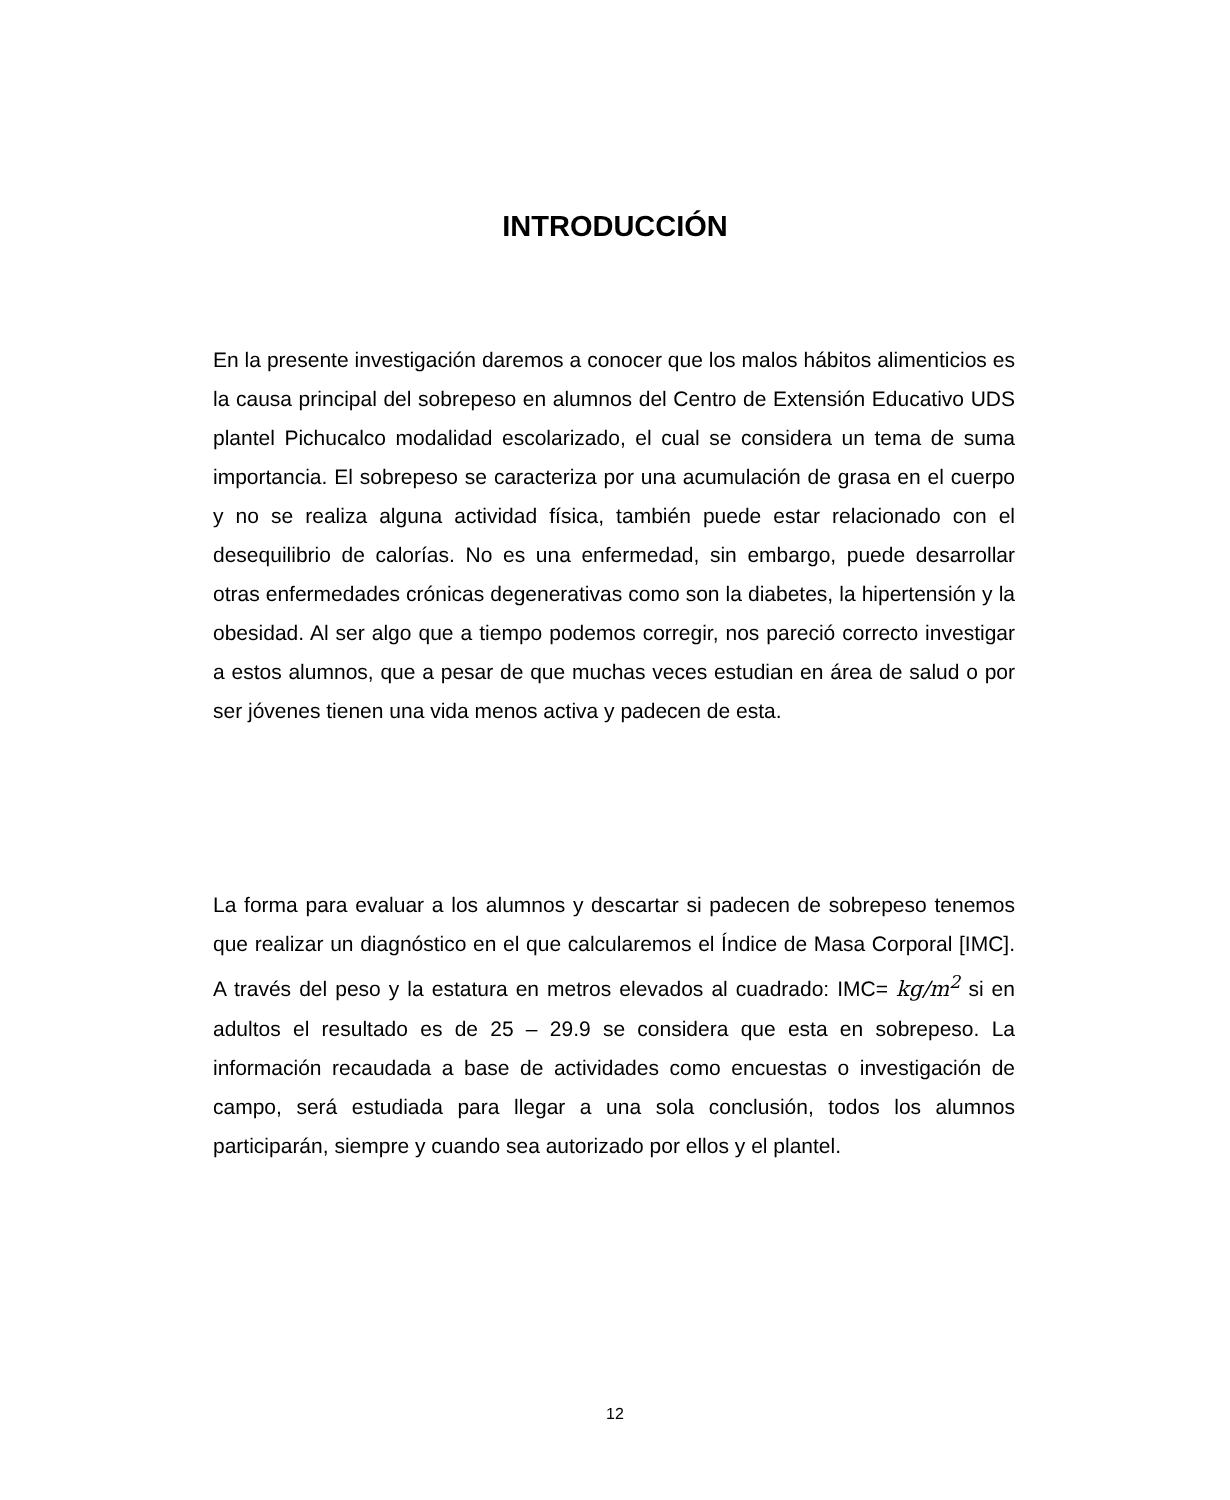INTRODUCCIÓN
En la presente investigación daremos a conocer que los malos hábitos alimenticios es la causa principal del sobrepeso en alumnos del Centro de Extensión Educativo UDS plantel Pichucalco modalidad escolarizado, el cual se considera un tema de suma importancia. El sobrepeso se caracteriza por una acumulación de grasa en el cuerpo y no se realiza alguna actividad física, también puede estar relacionado con el desequilibrio de calorías. No es una enfermedad, sin embargo, puede desarrollar otras enfermedades crónicas degenerativas como son la diabetes, la hipertensión y la obesidad. Al ser algo que a tiempo podemos corregir, nos pareció correcto investigar a estos alumnos, que a pesar de que muchas veces estudian en área de salud o por ser jóvenes tienen una vida menos activa y padecen de esta.
La forma para evaluar a los alumnos y descartar si padecen de sobrepeso tenemos que realizar un diagnóstico en el que calcularemos el Índice de Masa Corporal [IMC]. A través del peso y la estatura en metros elevados al cuadrado: IMC= kg/m<sup>2</sup> si en adultos el resultado es de 25 – 29.9 se considera que esta en sobrepeso. La información recaudada a base de actividades como encuestas o investigación de campo, será estudiada para llegar a una sola conclusión, todos los alumnos participarán, siempre y cuando sea autorizado por ellos y el plantel.
12